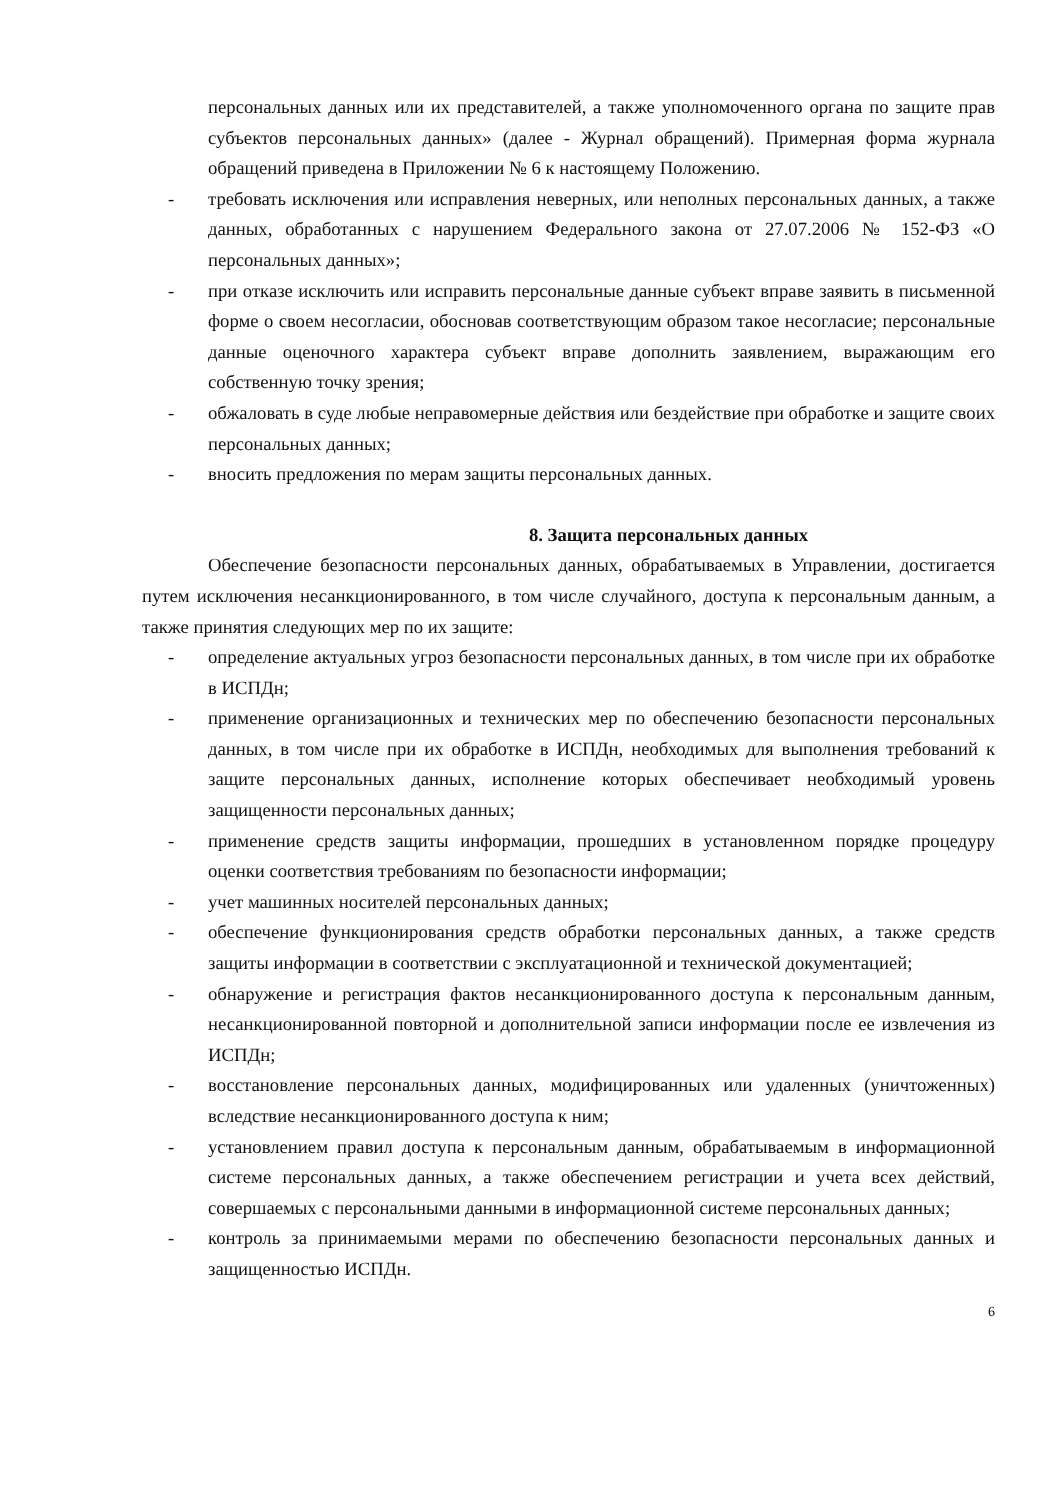персональных данных или их представителей, а также уполномоченного органа по защите прав субъектов персональных данных» (далее - Журнал обращений). Примерная форма журнала обращений приведена в Приложении № 6 к настоящему Положению.
- требовать исключения или исправления неверных, или неполных персональных данных, а также данных, обработанных с нарушением Федерального закона от 27.07.2006 № 152-ФЗ «О персональных данных»;
- при отказе исключить или исправить персональные данные субъект вправе заявить в письменной форме о своем несогласии, обосновав соответствующим образом такое несогласие; персональные данные оценочного характера субъект вправе дополнить заявлением, выражающим его собственную точку зрения;
- обжаловать в суде любые неправомерные действия или бездействие при обработке и защите своих персональных данных;
- вносить предложения по мерам защиты персональных данных.
8. Защита персональных данных
Обеспечение безопасности персональных данных, обрабатываемых в Управлении, достигается путем исключения несанкционированного, в том числе случайного, доступа к персональным данным, а также принятия следующих мер по их защите:
- определение актуальных угроз безопасности персональных данных, в том числе при их обработке в ИСПДн;
- применение организационных и технических мер по обеспечению безопасности персональных данных, в том числе при их обработке в ИСПДн, необходимых для выполнения требований к защите персональных данных, исполнение которых обеспечивает необходимый уровень защищенности персональных данных;
- применение средств защиты информации, прошедших в установленном порядке процедуру оценки соответствия требованиям по безопасности информации;
- учет машинных носителей персональных данных;
- обеспечение функционирования средств обработки персональных данных, а также средств защиты информации в соответствии с эксплуатационной и технической документацией;
- обнаружение и регистрация фактов несанкционированного доступа к персональным данным, несанкционированной повторной и дополнительной записи информации после ее извлечения из ИСПДн;
- восстановление персональных данных, модифицированных или удаленных (уничтоженных) вследствие несанкционированного доступа к ним;
- установлением правил доступа к персональным данным, обрабатываемым в информационной системе персональных данных, а также обеспечением регистрации и учета всех действий, совершаемых с персональными данными в информационной системе персональных данных;
- контроль за принимаемыми мерами по обеспечению безопасности персональных данных и защищенностью ИСПДн.
6